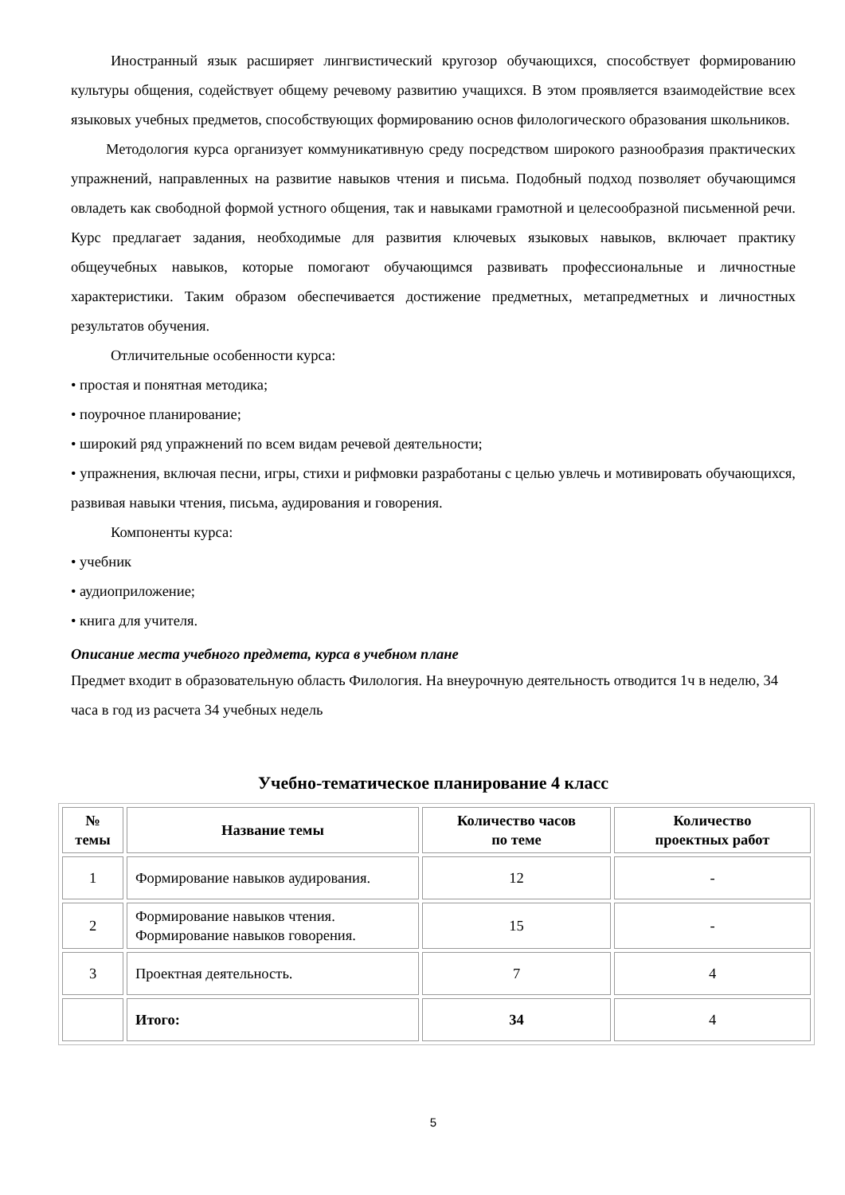Иностранный язык расширяет лингвистический кругозор обучающихся, способствует формированию культуры общения, содействует общему речевому развитию учащихся. В этом проявляется взаимодействие всех языковых учебных предметов, способствующих формированию основ филологического образования школьников.
Методология курса организует коммуникативную среду посредством широкого разнообразия практических упражнений, направленных на развитие навыков чтения и письма. Подобный подход позволяет обучающимся овладеть как свободной формой устного общения, так и навыками грамотной и целесообразной письменной речи. Курс предлагает задания, необходимые для развития ключевых языковых навыков, включает практику общеучебных навыков, которые помогают обучающимся развивать профессиональные и личностные характеристики. Таким образом обеспечивается достижение предметных, метапредметных и личностных результатов обучения.
Отличительные особенности курса:
• простая и понятная методика;
• поурочное планирование;
• широкий ряд упражнений по всем видам речевой деятельности;
• упражнения, включая песни, игры, стихи и рифмовки разработаны с целью увлечь и мотивировать обучающихся, развивая навыки чтения, письма, аудирования и говорения.
Компоненты курса:
• учебник
• аудиоприложение;
• книга для учителя.
Описание места учебного предмета, курса в учебном плане
Предмет входит в образовательную область Филология. На внеурочную деятельность отводится 1ч в неделю, 34 часа в год из расчета 34 учебных недель
Учебно-тематическое планирование 4 класс
| № темы | Название темы | Количество часов по теме | Количество проектных работ |
| --- | --- | --- | --- |
| 1 | Формирование навыков аудирования. | 12 | - |
| 2 | Формирование навыков чтения. Формирование навыков говорения. | 15 | - |
| 3 | Проектная деятельность. | 7 | 4 |
| | Итого: | 34 | 4 |
5